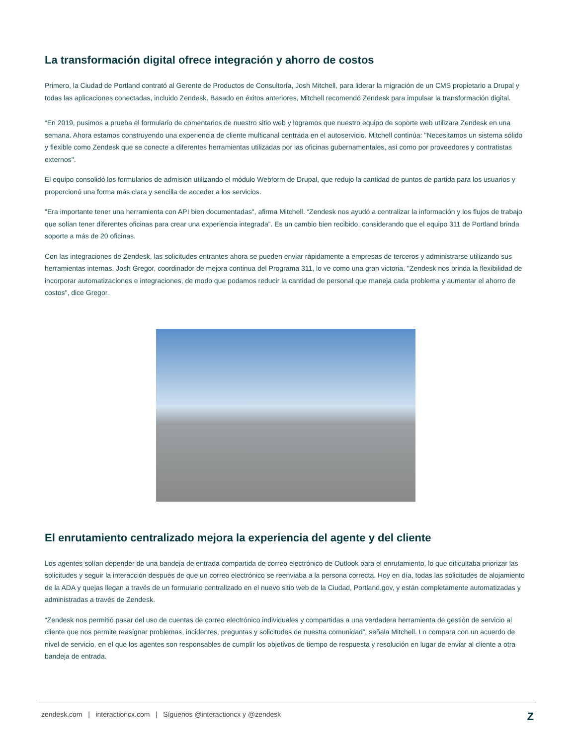La transformación digital ofrece integración y ahorro de costos
Primero, la Ciudad de Portland contrató al Gerente de Productos de Consultoría, Josh Mitchell, para liderar la migración de un CMS propietario a Drupal y todas las aplicaciones conectadas, incluido Zendesk. Basado en éxitos anteriores, Mitchell recomendó Zendesk para impulsar la transformación digital.
“En 2019, pusimos a prueba el formulario de comentarios de nuestro sitio web y logramos que nuestro equipo de soporte web utilizara Zendesk en una semana. Ahora estamos construyendo una experiencia de cliente multicanal centrada en el autoservicio. Mitchell continúa: "Necesitamos un sistema sólido y flexible como Zendesk que se conecte a diferentes herramientas utilizadas por las oficinas gubernamentales, así como por proveedores y contratistas externos".
El equipo consolidó los formularios de admisión utilizando el módulo Webform de Drupal, que redujo la cantidad de puntos de partida para los usuarios y proporcionó una forma más clara y sencilla de acceder a los servicios.
"Era importante tener una herramienta con API bien documentadas", afirma Mitchell. “Zendesk nos ayudó a centralizar la información y los flujos de trabajo que solían tener diferentes oficinas para crear una experiencia integrada”. Es un cambio bien recibido, considerando que el equipo 311 de Portland brinda soporte a más de 20 oficinas.
Con las integraciones de Zendesk, las solicitudes entrantes ahora se pueden enviar rápidamente a empresas de terceros y administrarse utilizando sus herramientas internas. Josh Gregor, coordinador de mejora continua del Programa 311, lo ve como una gran victoria. "Zendesk nos brinda la flexibilidad de incorporar automatizaciones e integraciones, de modo que podamos reducir la cantidad de personal que maneja cada problema y aumentar el ahorro de costos", dice Gregor.
El enrutamiento centralizado mejora la experiencia del agente y del cliente
Los agentes solían depender de una bandeja de entrada compartida de correo electrónico de Outlook para el enrutamiento, lo que dificultaba priorizar las solicitudes y seguir la interacción después de que un correo electrónico se reenviaba a la persona correcta. Hoy en día, todas las solicitudes de alojamiento de la ADA y quejas llegan a través de un formulario centralizado en el nuevo sitio web de la Ciudad, Portland.gov, y están completamente automatizadas y administradas a través de Zendesk.
“Zendesk nos permitió pasar del uso de cuentas de correo electrónico individuales y compartidas a una verdadera herramienta de gestión de servicio al cliente que nos permite reasignar problemas, incidentes, preguntas y solicitudes de nuestra comunidad”, señala Mitchell. Lo compara con un acuerdo de nivel de servicio, en el que los agentes son responsables de cumplir los objetivos de tiempo de respuesta y resolución en lugar de enviar al cliente a otra bandeja de entrada.
zendesk.com | interactioncx.com | Síguenos @interactioncx y @zendesk Z